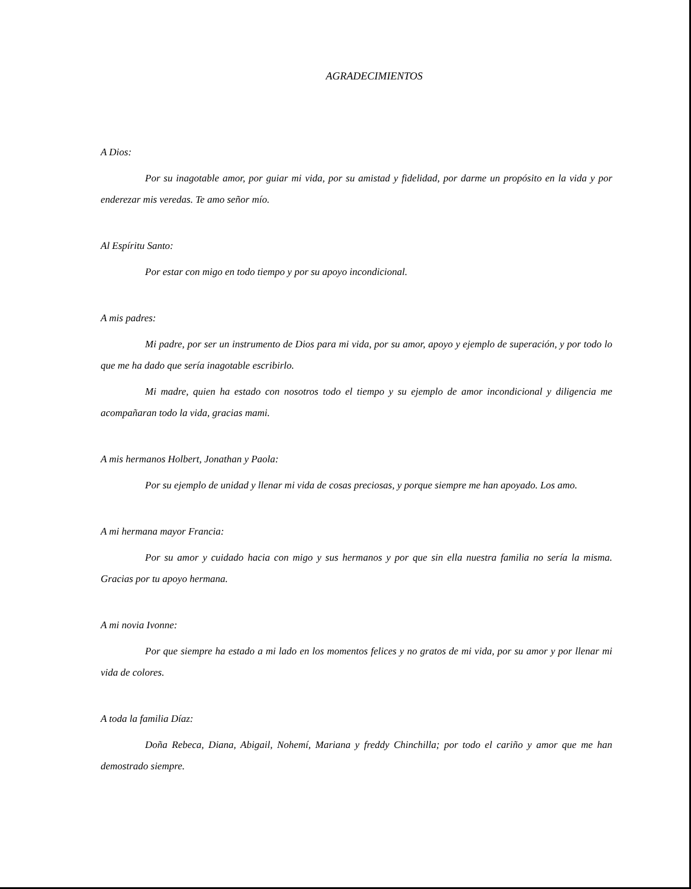AGRADECIMIENTOS
A Dios:
Por su inagotable amor, por guiar mi vida, por su amistad y fidelidad, por darme un propósito en la vida y por enderezar mis veredas. Te amo señor mío.
Al Espíritu Santo:
Por estar con migo en todo tiempo y por su apoyo incondicional.
A mis padres:
Mi padre, por ser un instrumento de Dios para mi vida, por su amor, apoyo y ejemplo de superación, y por todo lo que me ha dado que sería inagotable escribirlo.
Mi madre, quien ha estado con nosotros todo el tiempo y su ejemplo de amor incondicional y diligencia me acompañaran todo la vida, gracias mami.
A mis hermanos Holbert, Jonathan y Paola:
Por su ejemplo de unidad y llenar mi vida de cosas preciosas, y porque siempre me han apoyado. Los amo.
A mi hermana mayor Francia:
Por su amor y cuidado hacia con migo y sus hermanos y por que sin ella nuestra familia no sería la misma. Gracias por tu apoyo hermana.
A mi novia Ivonne:
Por que siempre ha estado a mi lado en los momentos felices y no gratos de mi vida, por su amor y por llenar mi vida de colores.
A toda la familia Díaz:
Doña Rebeca, Diana, Abigail, Nohemí, Mariana y freddy Chinchilla; por todo el cariño y amor que me han demostrado siempre.